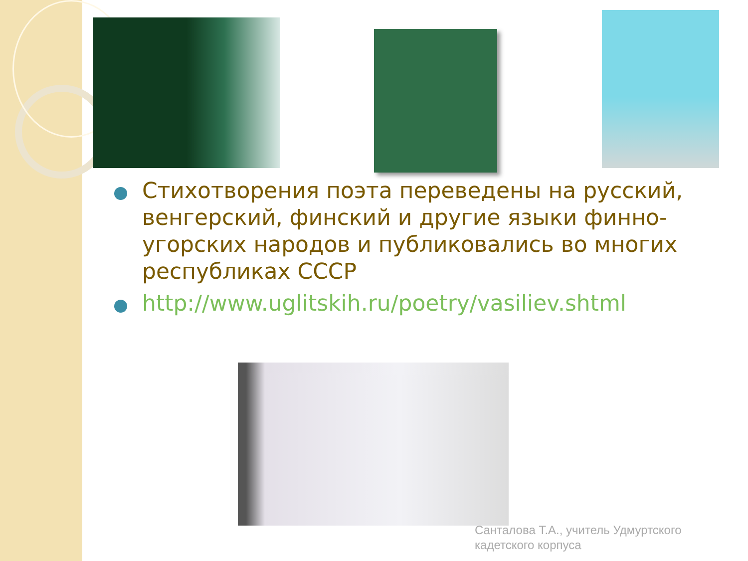Стихотворения поэта переведены на русский, венгерский, финский и другие языки финно-угорских народов и публиковались во многих республиках СССР
http://www.uglitskih.ru/poetry/vasiliev.shtml
Санталова Т.А., учитель Удмуртского
кадетского корпуса